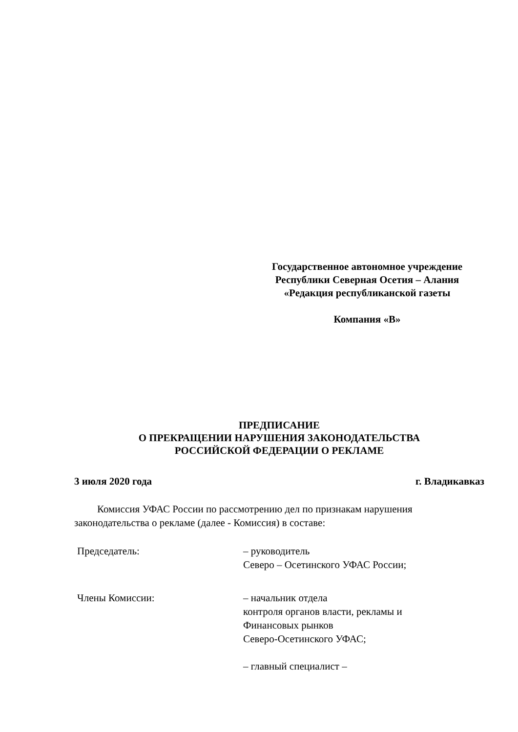Государственное автономное учреждение Республики Северная Осетия – Алания «Редакция республиканской газеты
Компания «В»
ПРЕДПИСАНИЕ
О ПРЕКРАЩЕНИИ НАРУШЕНИЯ ЗАКОНОДАТЕЛЬСТВА
РОССИЙСКОЙ ФЕДЕРАЦИИ О РЕКЛАМЕ
3 июля 2020 года г. Владикавказ
Комиссия УФАС России по рассмотрению дел по признакам нарушения законодательства о рекламе (далее - Комиссия) в составе:
Председатель: – руководитель
Северо – Осетинского УФАС России;
Члены Комиссии: – начальник отдела
контроля органов власти, рекламы и
Финансовых рынков
Северо-Осетинского УФАС;
– главный специалист –